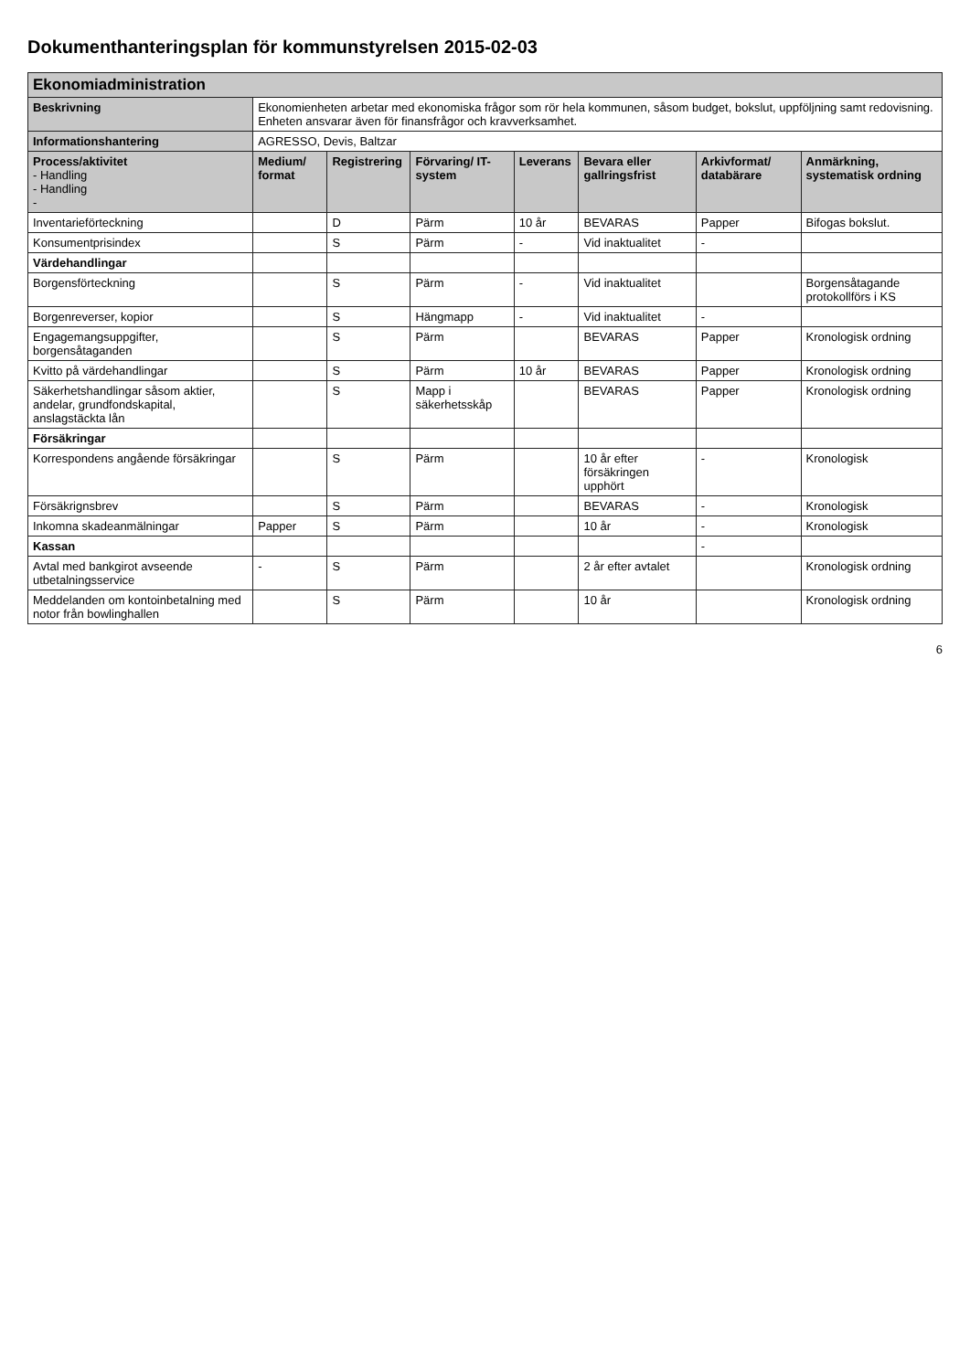Dokumenthanteringsplan för kommunstyrelsen 2015-02-03
| Ekonomiadministration | | | | | | | |
| Beskrivning | Ekonomienheten arbetar med ekonomiska frågor som rör hela kommunen, såsom budget, bokslut, uppföljning samt redovisning. Enheten ansvarar även för finansfrågor och kravverksamhet. | | | | | | |
| Informationshantering | AGRESSO, Devis, Baltzar | | | | | | |
| Process/aktivitet - Handling - Handling - | Medium/ format | Registrering | Förvaring/ IT-system | Leverans | Bevara eller gallringsfrist | Arkivformat/ databärare | Anmärkning, systematisk ordning |
| Inventarieförteckning | | D | Pärm | 10 år | BEVARAS | Papper | Bifogas bokslut. |
| Konsumentprisindex | | S | Pärm | - | Vid inaktualitet | - | |
| Värdehandlingar | | | | | | | |
| Borgensförteckning | | S | Pärm | - | Vid inaktualitet | | Borgensåtagande protokollförs i KS |
| Borgenreverser, kopior | | S | Hängmapp | - | Vid inaktualitet | - | |
| Engagemangsuppgifter, borgensåtaganden | | S | Pärm | | BEVARAS | Papper | Kronologisk ordning |
| Kvitto på värdehandlingar | | S | Pärm | 10 år | BEVARAS | Papper | Kronologisk ordning |
| Säkerhetshandlingar såsom aktier, andelar, grundfondskapital, anslagstäckta lån | | S | Mapp i säkerhetsskåp | | BEVARAS | Papper | Kronologisk ordning |
| Försäkringar | | | | | | | |
| Korrespondens angående försäkringar | | S | Pärm | | 10 år efter försäkringen upphört | - | Kronologisk |
| Försäkrignsbrev | | S | Pärm | | BEVARAS | - | Kronologisk |
| Inkomna skadeanmälningar | Papper | S | Pärm | | 10 år | - | Kronologisk |
| Kassan | | | | | | - | |
| Avtal med bankgirot avseende utbetalningsservice | - | S | Pärm | | 2 år efter avtalet | | Kronologisk ordning |
| Meddelanden om kontoinbetalning med notor från bowlinghallen | | S | Pärm | | 10 år | | Kronologisk ordning |
6